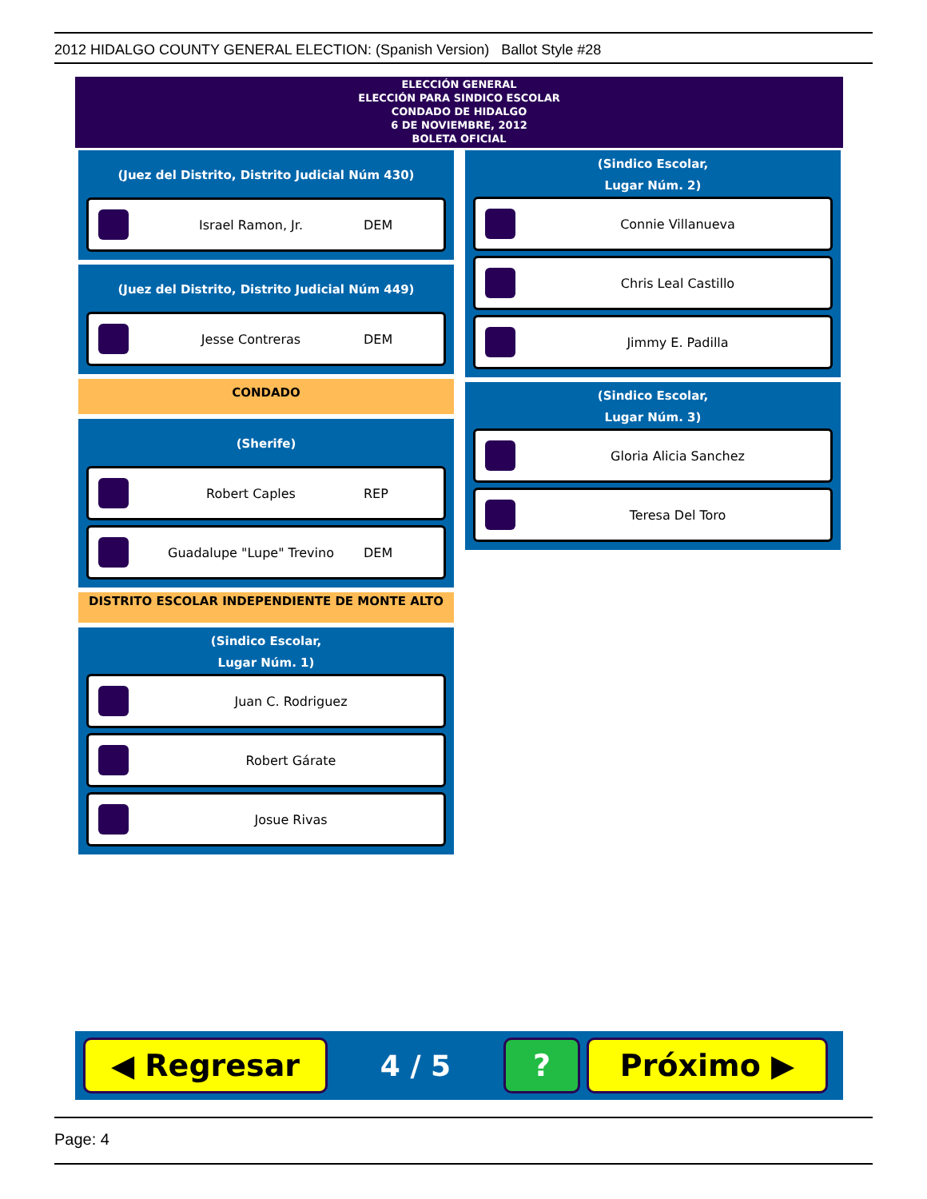2012 HIDALGO COUNTY GENERAL ELECTION: (Spanish Version) Ballot Style #28
ELECCIÓN GENERAL
ELECCIÓN PARA SINDICO ESCOLAR
CONDADO DE HIDALGO
6 DE NOVIEMBRE, 2012
BOLETA OFICIAL
(Juez del Distrito, Distrito Judicial Núm 430)
Israel Ramon, Jr. DEM
(Juez del Distrito, Distrito Judicial Núm 449)
Jesse Contreras DEM
CONDADO
(Sherife)
Robert Caples REP
Guadalupe "Lupe" Trevino DEM
DISTRITO ESCOLAR INDEPENDIENTE DE MONTE ALTO
(Sindico Escolar,
Lugar Núm. 1)
Juan C. Rodriguez
Robert Gárate
Josue Rivas
(Sindico Escolar,
Lugar Núm. 2)
Connie Villanueva
Chris Leal Castillo
Jimmy E. Padilla
(Sindico Escolar,
Lugar Núm. 3)
Gloria Alicia Sanchez
Teresa Del Toro
◀ Regresar
4 / 5
? Próximo ▶
Page: 4